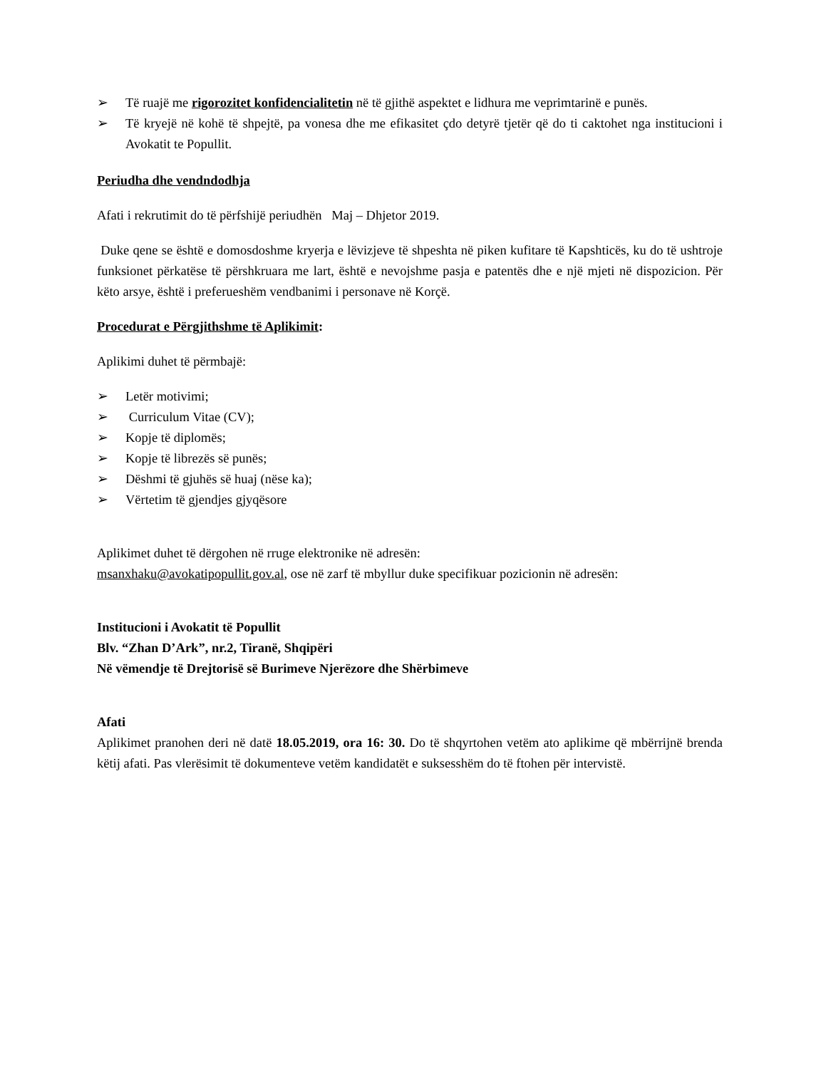➢ Të ruajë me rigorozitet konfidencialitetin në të gjithë aspektet e lidhura me veprimtarinë e punës.
➢ Të kryejë në kohë të shpejtë, pa vonesa dhe me efikasitet çdo detyrë tjetër që do ti caktohet nga institucioni i Avokatit te Popullit.
Periudha dhe vendndodhja
Afati i rekrutimit do të përfshijë periudhën Maj – Dhjetor 2019.
Duke qene se është e domosdoshme kryerja e lëvizjeve të shpeshta në piken kufitare të Kapshticës, ku do të ushtroje funksionet përkatëse të përshkruara me lart, është e nevojshme pasja e patentës dhe e një mjeti në dispozicion. Për këto arsye, është i preferueshëm vendbanimi i personave në Korçë.
Procedurat e Përgjithshme të Aplikimit:
Aplikimi duhet të përmbajë:
➢ Letër motivimi;
➢ Curriculum Vitae (CV);
➢ Kopje të diplomës;
➢ Kopje të librezës së punës;
➢ Dëshmi të gjuhës së huaj (nëse ka);
➢ Vërtetim të gjendjes gjyqësore
Aplikimet duhet të dërgohen në rruge elektronike në adresën:
msanxhaku@avokatipopullit.gov.al, ose në zarf të mbyllur duke specifikuar pozicionin në adresën:
Institucioni i Avokatit të Popullit
Blv. “Zhan D’Ark”, nr.2, Tiranë, Shqipëri
Në vëmendje të Drejtorisë së Burimeve Njerëzore dhe Shërbimeve
Afati
Aplikimet pranohen deri në datë 18.05.2019, ora 16: 30. Do të shqyrtohen vetëm ato aplikime që mbërrijnë brenda këtij afati. Pas vlerësimit të dokumenteve vetëm kandidatët e suksesshëm do të ftohen për intervistë.